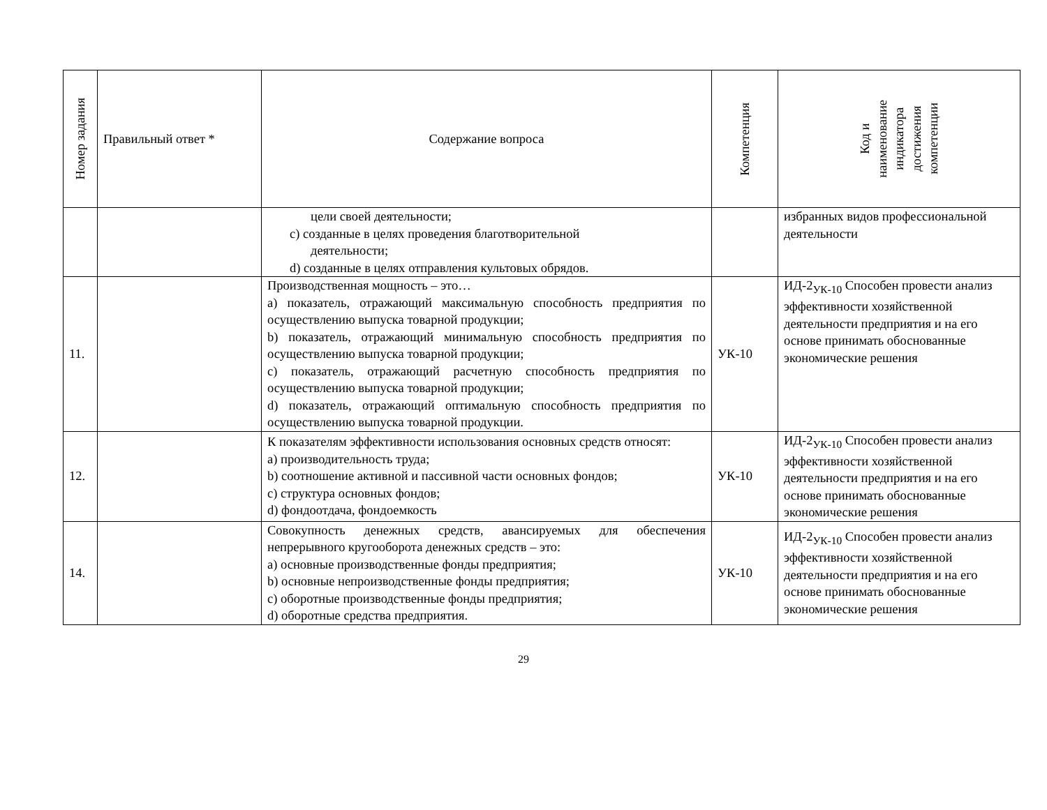| Номер задания | Правильный ответ * | Содержание вопроса | Компетенция | Код и наименование индикатора достижения компетенции |
| --- | --- | --- | --- | --- |
| | | цели своей деятельности; c) созданные в целях проведения благотворительной деятельности; d) созданные в целях отправления культовых обрядов. | | избранных видов профессиональной деятельности |
| 11. | | Производственная мощность – это… a) показатель, отражающий максимальную способность предприятия по осуществлению выпуска товарной продукции; b) показатель, отражающий минимальную способность предприятия по осуществлению выпуска товарной продукции; c) показатель, отражающий расчетную способность предприятия по осуществлению выпуска товарной продукции; d) показатель, отражающий оптимальную способность предприятия по осуществлению выпуска товарной продукции. | УК-10 | ИД-2<sub>УК-10</sub> Способен провести анализ эффективности хозяйственной деятельности предприятия и на его основе принимать обоснованные экономические решения |
| 12. | | К показателям эффективности использования основных средств относят: a) производительность труда; b) соотношение активной и пассивной части основных фондов; c) структура основных фондов; d) фондоотдача, фондоемкость | УК-10 | ИД-2<sub>УК-10</sub> Способен провести анализ эффективности хозяйственной деятельности предприятия и на его основе принимать обоснованные экономические решения |
| 14. | | Совокупность денежных средств, авансируемых для обеспечения непрерывного кругооборота денежных средств – это: a) основные производственные фонды предприятия; b) основные непроизводственные фонды предприятия; c) оборотные производственные фонды предприятия; d) оборотные средства предприятия. | УК-10 | ИД-2<sub>УК-10</sub> Способен провести анализ эффективности хозяйственной деятельности предприятия и на его основе принимать обоснованные экономические решения |
29